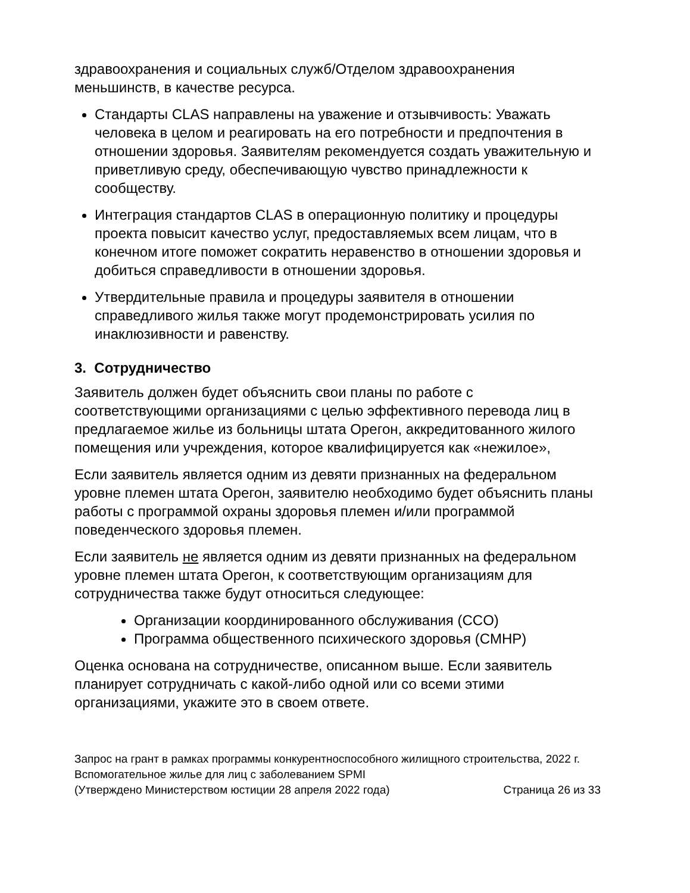здравоохранения и социальных служб/Отделом здравоохранения меньшинств, в качестве ресурса.
Стандарты CLAS направлены на уважение и отзывчивость: Уважать человека в целом и реагировать на его потребности и предпочтения в отношении здоровья. Заявителям рекомендуется создать уважительную и приветливую среду, обеспечивающую чувство принадлежности к сообществу.
Интеграция стандартов CLAS в операционную политику и процедуры проекта повысит качество услуг, предоставляемых всем лицам, что в конечном итоге поможет сократить неравенство в отношении здоровья и добиться справедливости в отношении здоровья.
Утвердительные правила и процедуры заявителя в отношении справедливого жилья также могут продемонстрировать усилия по инаклюзивности и равенству.
3. Сотрудничество
Заявитель должен будет объяснить свои планы по работе с соответствующими организациями с целью эффективного перевода лиц в предлагаемое жилье из больницы штата Орегон, аккредитованного жилого помещения или учреждения, которое квалифицируется как «нежилое»,
Если заявитель является одним из девяти признанных на федеральном уровне племен штата Орегон, заявителю необходимо будет объяснить планы работы с программой охраны здоровья племен и/или программой поведенческого здоровья племен.
Если заявитель не является одним из девяти признанных на федеральном уровне племен штата Орегон, к соответствующим организациям для сотрудничества также будут относиться следующее:
Организации координированного обслуживания (CCO)
Программа общественного психического здоровья (CMHP)
Оценка основана на сотрудничестве, описанном выше. Если заявитель планирует сотрудничать с какой-либо одной или со всеми этими организациями, укажите это в своем ответе.
Запрос на грант в рамках программы конкурентноспособного жилищного строительства, 2022 г.
Вспомогательное жилье для лиц с заболеванием SPMI
(Утверждено Министерством юстиции 28 апреля 2022 года) Страница 26 из 33